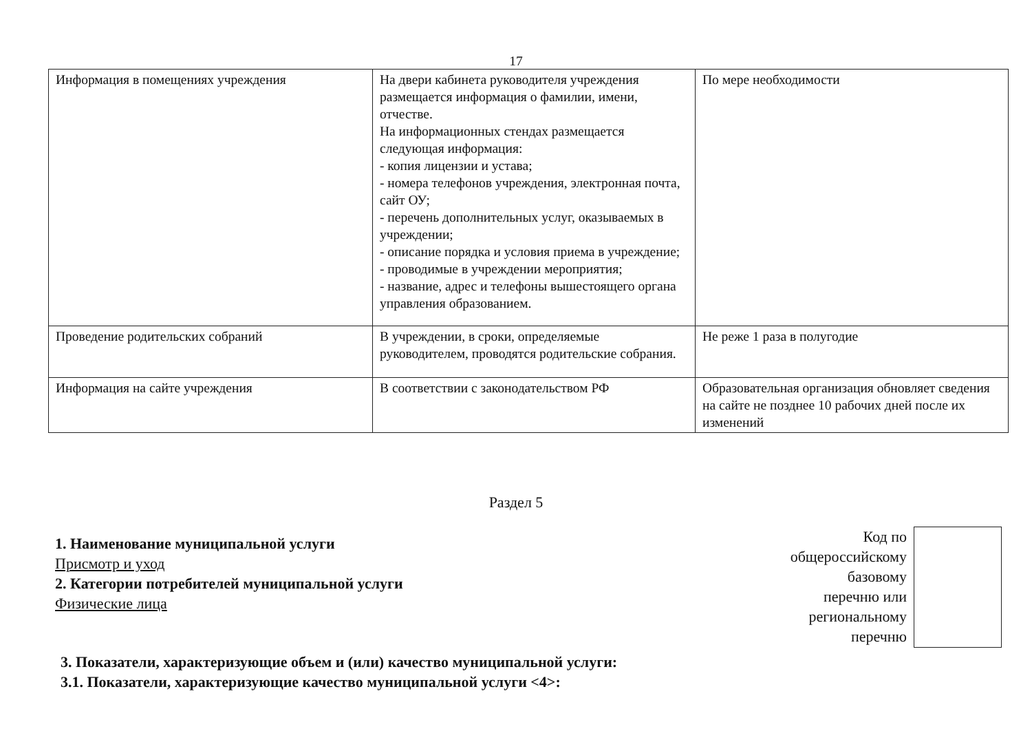17
| Информация в помещениях учреждения | На двери кабинета руководителя учреждения размещается информация о фамилии, имени, отчестве. На информационных стендах размещается следующая информация: - копия лицензии и устава; - номера телефонов учреждения, электронная почта, сайт ОУ; - перечень дополнительных услуг, оказываемых в учреждении; - описание порядка и условия приема в учреждение; - проводимые в учреждении мероприятия; - название, адрес и телефоны вышестоящего органа управления образованием. | По мере необходимости |
| Проведение родительских собраний | В учреждении, в сроки, определяемые руководителем, проводятся родительские собрания. | Не реже 1 раза в полугодие |
| Информация на сайте учреждения | В соответствии с законодательством РФ | Образовательная организация обновляет сведения на сайте не позднее 10 рабочих дней после их изменений |
Раздел 5
1. Наименование муниципальной услуги
Присмотр и уход
2. Категории потребителей муниципальной услуги
Физические лица
Код по
общероссийскому
базовому
перечню или
региональному
перечню
3. Показатели, характеризующие объем и (или) качество муниципальной услуги:
3.1. Показатели, характеризующие качество муниципальной услуги <4>: